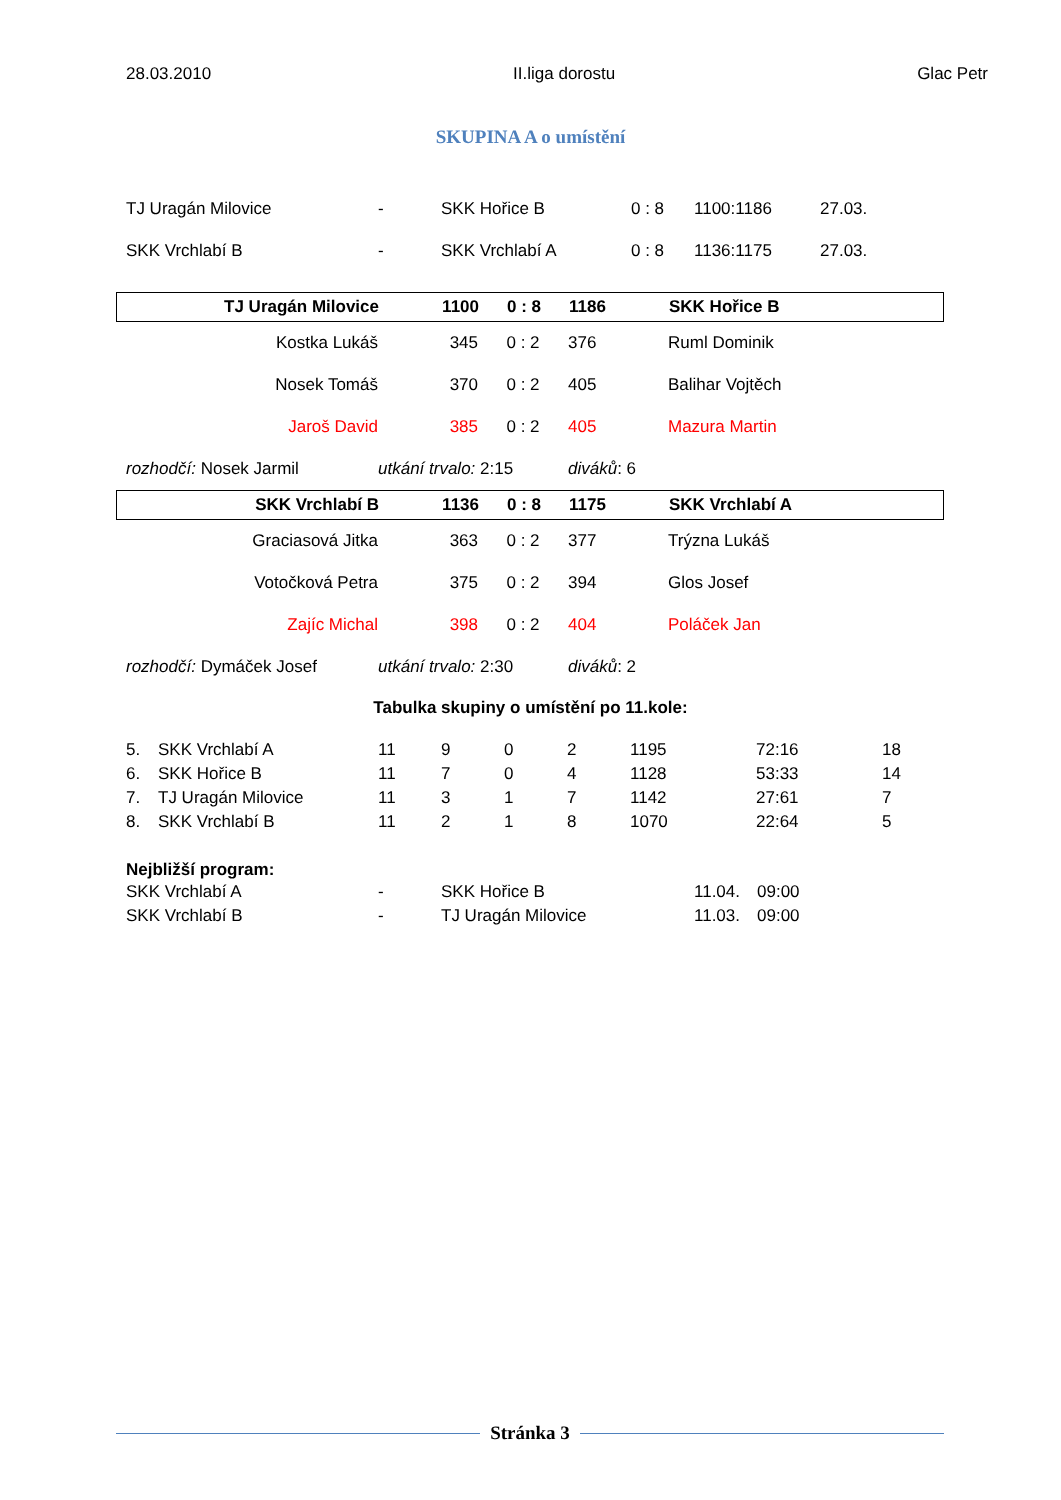28.03.2010 II.liga dorostu Glac Petr
SKUPINA A o umístění
| TJ Uragán Milovice | - | SKK Hořice B | 0 : 8 | 1100:1186 | 27.03. |
| SKK Vrchlabí B | - | SKK Vrchlabí A | 0 : 8 | 1136:1175 | 27.03. |
| TJ Uragán Milovice | 1100 | 0 : 8 | 1186 | SKK Hořice B |
| Kostka Lukáš | 345 | 0 : 2 | 376 | Ruml Dominik |
| Nosek Tomáš | 370 | 0 : 2 | 405 | Balihar Vojtěch |
| Jaroš David | 385 | 0 : 2 | 405 | Mazura Martin |
| rozhodčí: Nosek Jarmil | utkání trvalo: 2:15 | diváků : 6 |
| SKK Vrchlabí B | 1136 | 0 : 8 | 1175 | SKK Vrchlabí A |
| Graciasová Jitka | 363 | 0 : 2 | 377 | Trýzna Lukáš |
| Votočková Petra | 375 | 0 : 2 | 394 | Glos Josef |
| Zajíc Michal | 398 | 0 : 2 | 404 | Poláček Jan |
| rozhodčí: Dymáček Josef | utkání trvalo: 2:30 | diváků : 2 |
Tabulka skupiny o umístění po 11.kole:
| 5. | SKK Vrchlabí A | 11 | 9 | 0 | 2 | 1195 | 72:16 | 18 |
| 6. | SKK Hořice B | 11 | 7 | 0 | 4 | 1128 | 53:33 | 14 |
| 7. | TJ Uragán Milovice | 11 | 3 | 1 | 7 | 1142 | 27:61 | 7 |
| 8. | SKK Vrchlabí B | 11 | 2 | 1 | 8 | 1070 | 22:64 | 5 |
Nejbližší program:
| SKK Vrchlabí A | - | SKK Hořice B | 11.04. | 09:00 |
| SKK Vrchlabí B | - | TJ Uragán Milovice | 11.03. | 09:00 |
Stránka 3